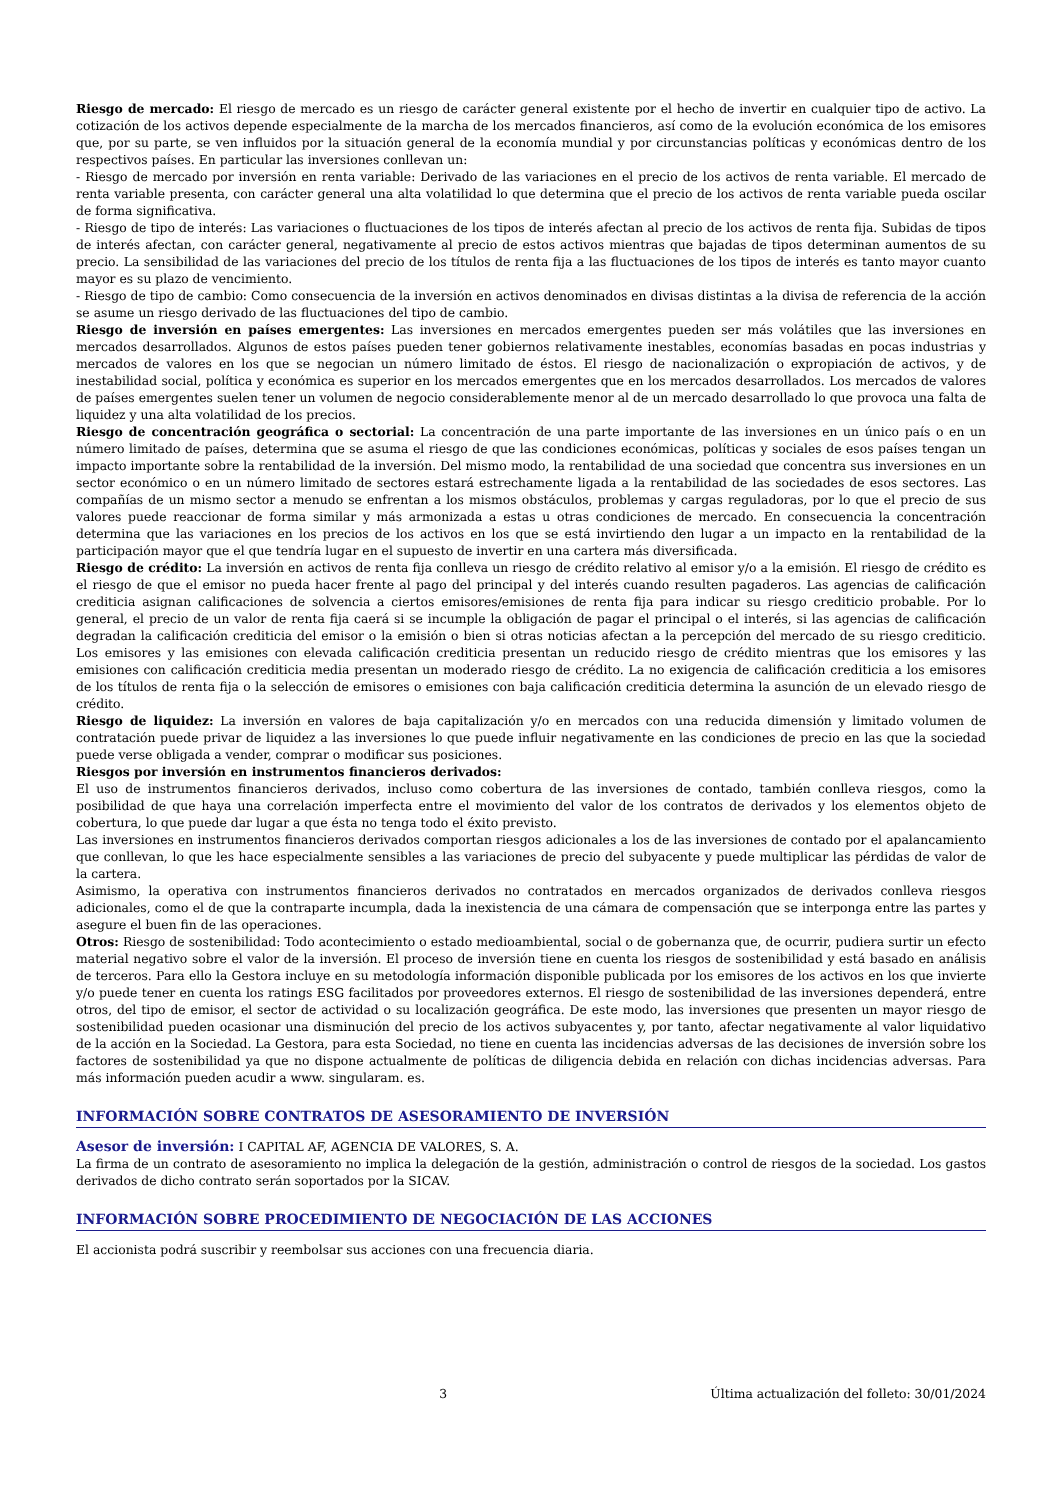Riesgo de mercado: El riesgo de mercado es un riesgo de carácter general existente por el hecho de invertir en cualquier tipo de activo. La cotización de los activos depende especialmente de la marcha de los mercados financieros, así como de la evolución económica de los emisores que, por su parte, se ven influidos por la situación general de la economía mundial y por circunstancias políticas y económicas dentro de los respectivos países. En particular las inversiones conllevan un:
- Riesgo de mercado por inversión en renta variable: Derivado de las variaciones en el precio de los activos de renta variable. El mercado de renta variable presenta, con carácter general una alta volatilidad lo que determina que el precio de los activos de renta variable pueda oscilar de forma significativa.
- Riesgo de tipo de interés: Las variaciones o fluctuaciones de los tipos de interés afectan al precio de los activos de renta fija. Subidas de tipos de interés afectan, con carácter general, negativamente al precio de estos activos mientras que bajadas de tipos determinan aumentos de su precio. La sensibilidad de las variaciones del precio de los títulos de renta fija a las fluctuaciones de los tipos de interés es tanto mayor cuanto mayor es su plazo de vencimiento.
- Riesgo de tipo de cambio: Como consecuencia de la inversión en activos denominados en divisas distintas a la divisa de referencia de la acción se asume un riesgo derivado de las fluctuaciones del tipo de cambio.
Riesgo de inversión en países emergentes: Las inversiones en mercados emergentes pueden ser más volátiles que las inversiones en mercados desarrollados. Algunos de estos países pueden tener gobiernos relativamente inestables, economías basadas en pocas industrias y mercados de valores en los que se negocian un número limitado de éstos. El riesgo de nacionalización o expropiación de activos, y de inestabilidad social, política y económica es superior en los mercados emergentes que en los mercados desarrollados. Los mercados de valores de países emergentes suelen tener un volumen de negocio considerablemente menor al de un mercado desarrollado lo que provoca una falta de liquidez y una alta volatilidad de los precios.
Riesgo de concentración geográfica o sectorial: La concentración de una parte importante de las inversiones en un único país o en un número limitado de países, determina que se asuma el riesgo de que las condiciones económicas, políticas y sociales de esos países tengan un impacto importante sobre la rentabilidad de la inversión. Del mismo modo, la rentabilidad de una sociedad que concentra sus inversiones en un sector económico o en un número limitado de sectores estará estrechamente ligada a la rentabilidad de las sociedades de esos sectores. Las compañías de un mismo sector a menudo se enfrentan a los mismos obstáculos, problemas y cargas reguladoras, por lo que el precio de sus valores puede reaccionar de forma similar y más armonizada a estas u otras condiciones de mercado. En consecuencia la concentración determina que las variaciones en los precios de los activos en los que se está invirtiendo den lugar a un impacto en la rentabilidad de la participación mayor que el que tendría lugar en el supuesto de invertir en una cartera más diversificada.
Riesgo de crédito: La inversión en activos de renta fija conlleva un riesgo de crédito relativo al emisor y/o a la emisión. El riesgo de crédito es el riesgo de que el emisor no pueda hacer frente al pago del principal y del interés cuando resulten pagaderos. Las agencias de calificación crediticia asignan calificaciones de solvencia a ciertos emisores/emisiones de renta fija para indicar su riesgo crediticio probable. Por lo general, el precio de un valor de renta fija caerá si se incumple la obligación de pagar el principal o el interés, si las agencias de calificación degradan la calificación crediticia del emisor o la emisión o bien si otras noticias afectan a la percepción del mercado de su riesgo crediticio. Los emisores y las emisiones con elevada calificación crediticia presentan un reducido riesgo de crédito mientras que los emisores y las emisiones con calificación crediticia media presentan un moderado riesgo de crédito. La no exigencia de calificación crediticia a los emisores de los títulos de renta fija o la selección de emisores o emisiones con baja calificación crediticia determina la asunción de un elevado riesgo de crédito.
Riesgo de liquidez: La inversión en valores de baja capitalización y/o en mercados con una reducida dimensión y limitado volumen de contratación puede privar de liquidez a las inversiones lo que puede influir negativamente en las condiciones de precio en las que la sociedad puede verse obligada a vender, comprar o modificar sus posiciones.
Riesgos por inversión en instrumentos financieros derivados:
El uso de instrumentos financieros derivados, incluso como cobertura de las inversiones de contado, también conlleva riesgos, como la posibilidad de que haya una correlación imperfecta entre el movimiento del valor de los contratos de derivados y los elementos objeto de cobertura, lo que puede dar lugar a que ésta no tenga todo el éxito previsto.
Las inversiones en instrumentos financieros derivados comportan riesgos adicionales a los de las inversiones de contado por el apalancamiento que conllevan, lo que les hace especialmente sensibles a las variaciones de precio del subyacente y puede multiplicar las pérdidas de valor de la cartera.
Asimismo, la operativa con instrumentos financieros derivados no contratados en mercados organizados de derivados conlleva riesgos adicionales, como el de que la contraparte incumpla, dada la inexistencia de una cámara de compensación que se interponga entre las partes y asegure el buen fin de las operaciones.
Otros: Riesgo de sostenibilidad: Todo acontecimiento o estado medioambiental, social o de gobernanza que, de ocurrir, pudiera surtir un efecto material negativo sobre el valor de la inversión. El proceso de inversión tiene en cuenta los riesgos de sostenibilidad y está basado en análisis de terceros. Para ello la Gestora incluye en su metodología información disponible publicada por los emisores de los activos en los que invierte y/o puede tener en cuenta los ratings ESG facilitados por proveedores externos. El riesgo de sostenibilidad de las inversiones dependerá, entre otros, del tipo de emisor, el sector de actividad o su localización geográfica. De este modo, las inversiones que presenten un mayor riesgo de sostenibilidad pueden ocasionar una disminución del precio de los activos subyacentes y, por tanto, afectar negativamente al valor liquidativo de la acción en la Sociedad. La Gestora, para esta Sociedad, no tiene en cuenta las incidencias adversas de las decisiones de inversión sobre los factores de sostenibilidad ya que no dispone actualmente de políticas de diligencia debida en relación con dichas incidencias adversas. Para más información pueden acudir a www. singularam. es.
INFORMACIÓN SOBRE CONTRATOS DE ASESORAMIENTO DE INVERSIÓN
Asesor de inversión: I CAPITAL AF, AGENCIA DE VALORES, S. A.
La firma de un contrato de asesoramiento no implica la delegación de la gestión, administración o control de riesgos de la sociedad. Los gastos derivados de dicho contrato serán soportados por la SICAV.
INFORMACIÓN SOBRE PROCEDIMIENTO DE NEGOCIACIÓN DE LAS ACCIONES
El accionista podrá suscribir y reembolsar sus acciones con una frecuencia diaria.
3 Última actualización del folleto: 30/01/2024